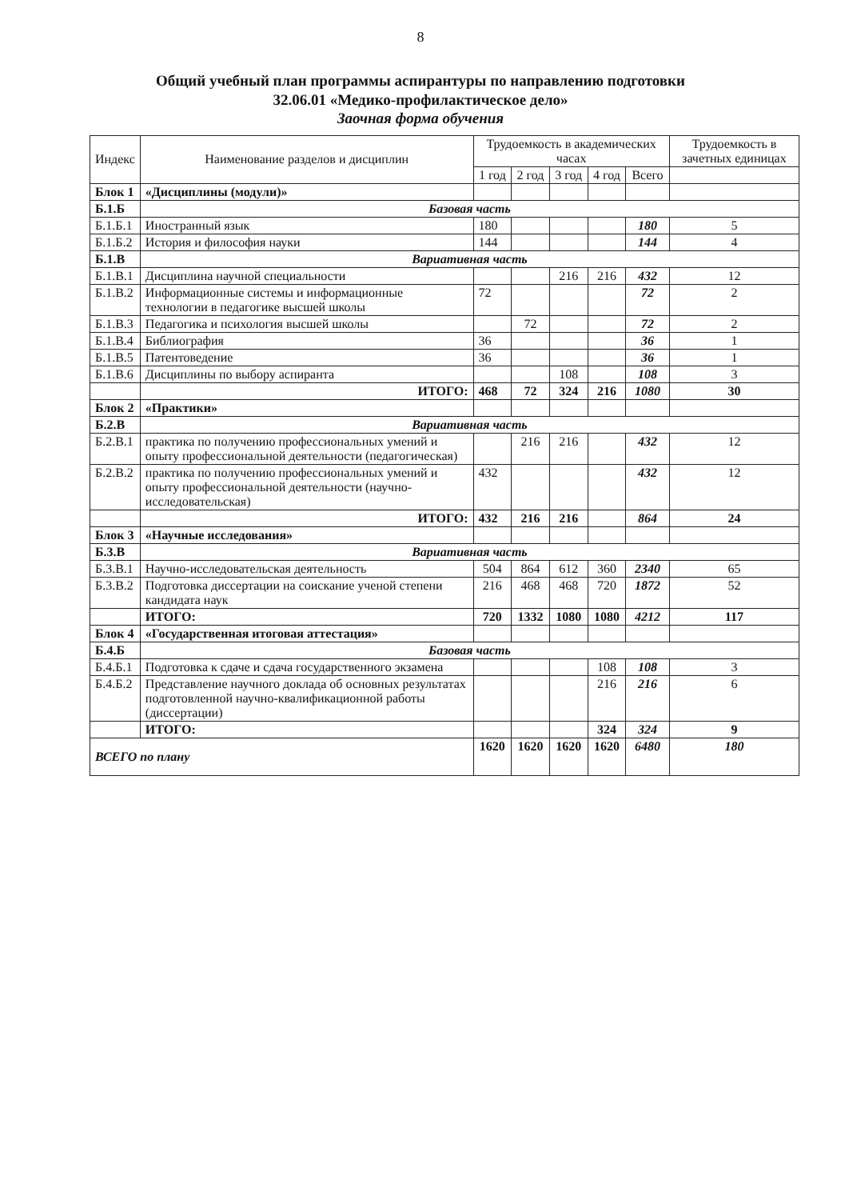8
Общий учебный план программы аспирантуры по направлению подготовки
32.06.01 «Медико-профилактическое дело»
Заочная форма обучения
| Индекс | Наименование разделов и дисциплин | Трудоемкость в академических часах | | | | | Трудоемкость в зачетных единицах |
| --- | --- | --- | --- | --- | --- | --- | --- |
| | | 1 год | 2 год | 3 год | 4 год | Всего | |
| Блок 1 | «Дисциплины (модули)» | | | | | | |
| Б.1.Б | Базовая часть | | | | | | |
| Б.1.Б.1 | Иностранный язык | 180 | | | | 180 | 5 |
| Б.1.Б.2 | История и философия науки | 144 | | | | 144 | 4 |
| Б.1.В | Вариативная часть | | | | | | |
| Б.1.В.1 | Дисциплина научной специальности | | | 216 | 216 | 432 | 12 |
| Б.1.В.2 | Информационные системы и информационные технологии в педагогике высшей школы | 72 | | | | 72 | 2 |
| Б.1.В.3 | Педагогика и психология высшей школы | | 72 | | | 72 | 2 |
| Б.1.В.4 | Библиография | 36 | | | | 36 | 1 |
| Б.1.В.5 | Патентоведение | 36 | | | | 36 | 1 |
| Б.1.В.6 | Дисциплины по выбору аспиранта | | | 108 | | 108 | 3 |
| | ИТОГО: | 468 | 72 | 324 | 216 | 1080 | 30 |
| Блок 2 | «Практики» | | | | | | |
| Б.2.В | Вариативная часть | | | | | | |
| Б.2.В.1 | практика по получению профессиональных умений и опыту профессиональной деятельности (педагогическая) | | 216 | 216 | | 432 | 12 |
| Б.2.В.2 | практика по получению профессиональных умений и опыту профессиональной деятельности (научно-исследовательская) | 432 | | | | 432 | 12 |
| | ИТОГО: | 432 | 216 | 216 | | 864 | 24 |
| Блок 3 | «Научные исследования» | | | | | | |
| Б.3.В | Вариативная часть | | | | | | |
| Б.3.В.1 | Научно-исследовательская деятельность | 504 | 864 | 612 | 360 | 2340 | 65 |
| Б.3.В.2 | Подготовка диссертации на соискание ученой степени кандидата наук | 216 | 468 | 468 | 720 | 1872 | 52 |
| | ИТОГО: | 720 | 1332 | 1080 | 1080 | 4212 | 117 |
| Блок 4 | «Государственная итоговая аттестация» | | | | | | |
| Б.4.Б | Базовая часть | | | | | | |
| Б.4.Б.1 | Подготовка к сдаче и сдача государственного экзамена | | | | 108 | 108 | 3 |
| Б.4.Б.2 | Представление научного доклада об основных результатах подготовленной научно-квалификационной работы (диссертации) | | | | 216 | 216 | 6 |
| | ИТОГО: | | | | 324 | 324 | 9 |
| ВСЕГО по плану | | 1620 | 1620 | 1620 | 1620 | 6480 | 180 |